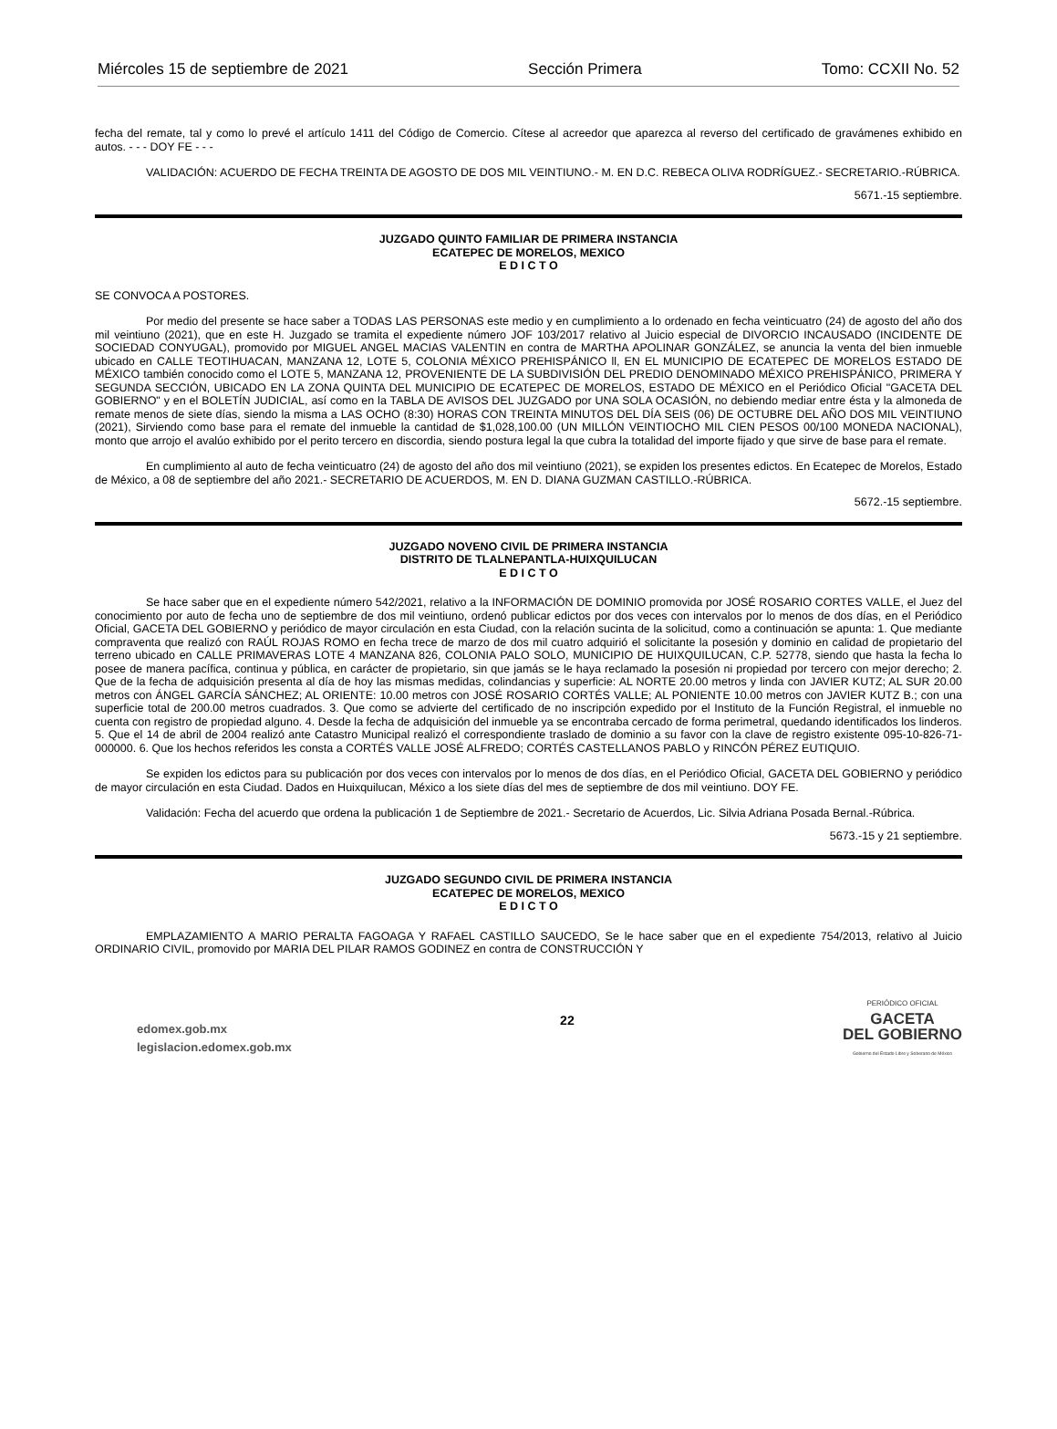Miércoles 15 de septiembre de 2021 Sección Primera Tomo: CCXII No. 52
fecha del remate, tal y como lo prevé el artículo 1411 del Código de Comercio. Cítese al acreedor que aparezca al reverso del certificado de gravámenes exhibido en autos. - - - DOY FE - - -
VALIDACIÓN: ACUERDO DE FECHA TREINTA DE AGOSTO DE DOS MIL VEINTIUNO.- M. EN D.C. REBECA OLIVA RODRÍGUEZ.- SECRETARIO.-RÚBRICA.
5671.-15 septiembre.
JUZGADO QUINTO FAMILIAR DE PRIMERA INSTANCIA
ECATEPEC DE MORELOS, MEXICO
E D I C T O
SE CONVOCA A POSTORES.
Por medio del presente se hace saber a TODAS LAS PERSONAS este medio y en cumplimiento a lo ordenado en fecha veinticuatro (24) de agosto del año dos mil veintiuno (2021), que en este H. Juzgado se tramita el expediente número JOF 103/2017 relativo al Juicio especial de DIVORCIO INCAUSADO (INCIDENTE DE SOCIEDAD CONYUGAL), promovido por MIGUEL ANGEL MACIAS VALENTIN en contra de MARTHA APOLINAR GONZÁLEZ, se anuncia la venta del bien inmueble ubicado en CALLE TEOTIHUACAN, MANZANA 12, LOTE 5, COLONIA MÉXICO PREHISPÁNICO ll, EN EL MUNICIPIO DE ECATEPEC DE MORELOS ESTADO DE MÉXICO también conocido como el LOTE 5, MANZANA 12, PROVENIENTE DE LA SUBDIVISIÓN DEL PREDIO DENOMINADO MÉXICO PREHISPÁNICO, PRIMERA Y SEGUNDA SECCIÓN, UBICADO EN LA ZONA QUINTA DEL MUNICIPIO DE ECATEPEC DE MORELOS, ESTADO DE MÉXICO en el Periódico Oficial "GACETA DEL GOBIERNO" y en el BOLETÍN JUDICIAL, así como en la TABLA DE AVISOS DEL JUZGADO por UNA SOLA OCASIÓN, no debiendo mediar entre ésta y la almoneda de remate menos de siete días, siendo la misma a LAS OCHO (8:30) HORAS CON TREINTA MINUTOS DEL DÍA SEIS (06) DE OCTUBRE DEL AÑO DOS MIL VEINTIUNO (2021), Sirviendo como base para el remate del inmueble la cantidad de $1,028,100.00 (UN MILLÓN VEINTIOCHO MIL CIEN PESOS 00/100 MONEDA NACIONAL), monto que arrojo el avalúo exhibido por el perito tercero en discordia, siendo postura legal la que cubra la totalidad del importe fijado y que sirve de base para el remate.
En cumplimiento al auto de fecha veinticuatro (24) de agosto del año dos mil veintiuno (2021), se expiden los presentes edictos. En Ecatepec de Morelos, Estado de México, a 08 de septiembre del año 2021.- SECRETARIO DE ACUERDOS, M. EN D. DIANA GUZMAN CASTILLO.-RÚBRICA.
5672.-15 septiembre.
JUZGADO NOVENO CIVIL DE PRIMERA INSTANCIA
DISTRITO DE TLALNEPANTLA-HUIXQUILUCAN
E D I C T O
Se hace saber que en el expediente número 542/2021, relativo a la INFORMACIÓN DE DOMINIO promovida por JOSÉ ROSARIO CORTES VALLE, el Juez del conocimiento por auto de fecha uno de septiembre de dos mil veintiuno, ordenó publicar edictos por dos veces con intervalos por lo menos de dos días, en el Periódico Oficial, GACETA DEL GOBIERNO y periódico de mayor circulación en esta Ciudad, con la relación sucinta de la solicitud, como a continuación se apunta: 1. Que mediante compraventa que realizó con RAÚL ROJAS ROMO en fecha trece de marzo de dos mil cuatro adquirió el solicitante la posesión y dominio en calidad de propietario del terreno ubicado en CALLE PRIMAVERAS LOTE 4 MANZANA 826, COLONIA PALO SOLO, MUNICIPIO DE HUIXQUILUCAN, C.P. 52778, siendo que hasta la fecha lo posee de manera pacífica, continua y pública, en carácter de propietario, sin que jamás se le haya reclamado la posesión ni propiedad por tercero con mejor derecho; 2. Que de la fecha de adquisición presenta al día de hoy las mismas medidas, colindancias y superficie: AL NORTE 20.00 metros y linda con JAVIER KUTZ; AL SUR 20.00 metros con ÁNGEL GARCÍA SÁNCHEZ; AL ORIENTE: 10.00 metros con JOSÉ ROSARIO CORTÉS VALLE; AL PONIENTE 10.00 metros con JAVIER KUTZ B.; con una superficie total de 200.00 metros cuadrados. 3. Que como se advierte del certificado de no inscripción expedido por el Instituto de la Función Registral, el inmueble no cuenta con registro de propiedad alguno. 4. Desde la fecha de adquisición del inmueble ya se encontraba cercado de forma perimetral, quedando identificados los linderos. 5. Que el 14 de abril de 2004 realizó ante Catastro Municipal realizó el correspondiente traslado de dominio a su favor con la clave de registro existente 095-10-826-71-000000. 6. Que los hechos referidos les consta a CORTÉS VALLE JOSÉ ALFREDO; CORTÉS CASTELLANOS PABLO y RINCÓN PÉREZ EUTIQUIO.
Se expiden los edictos para su publicación por dos veces con intervalos por lo menos de dos días, en el Periódico Oficial, GACETA DEL GOBIERNO y periódico de mayor circulación en esta Ciudad. Dados en Huixquilucan, México a los siete días del mes de septiembre de dos mil veintiuno. DOY FE.
Validación: Fecha del acuerdo que ordena la publicación 1 de Septiembre de 2021.- Secretario de Acuerdos, Lic. Silvia Adriana Posada Bernal.-Rúbrica.
5673.-15 y 21 septiembre.
JUZGADO SEGUNDO CIVIL DE PRIMERA INSTANCIA
ECATEPEC DE MORELOS, MEXICO
E D I C T O
EMPLAZAMIENTO A MARIO PERALTA FAGOAGA Y RAFAEL CASTILLO SAUCEDO, Se le hace saber que en el expediente 754/2013, relativo al Juicio ORDINARIO CIVIL, promovido por MARIA DEL PILAR RAMOS GODINEZ en contra de CONSTRUCCIÓN Y
edomex.gob.mx
legislacion.edomex.gob.mx
22
PERIÓDICO OFICIAL
GACETA
DEL GOBIERNO
Gobierno del Estado Libre y Soberano de México